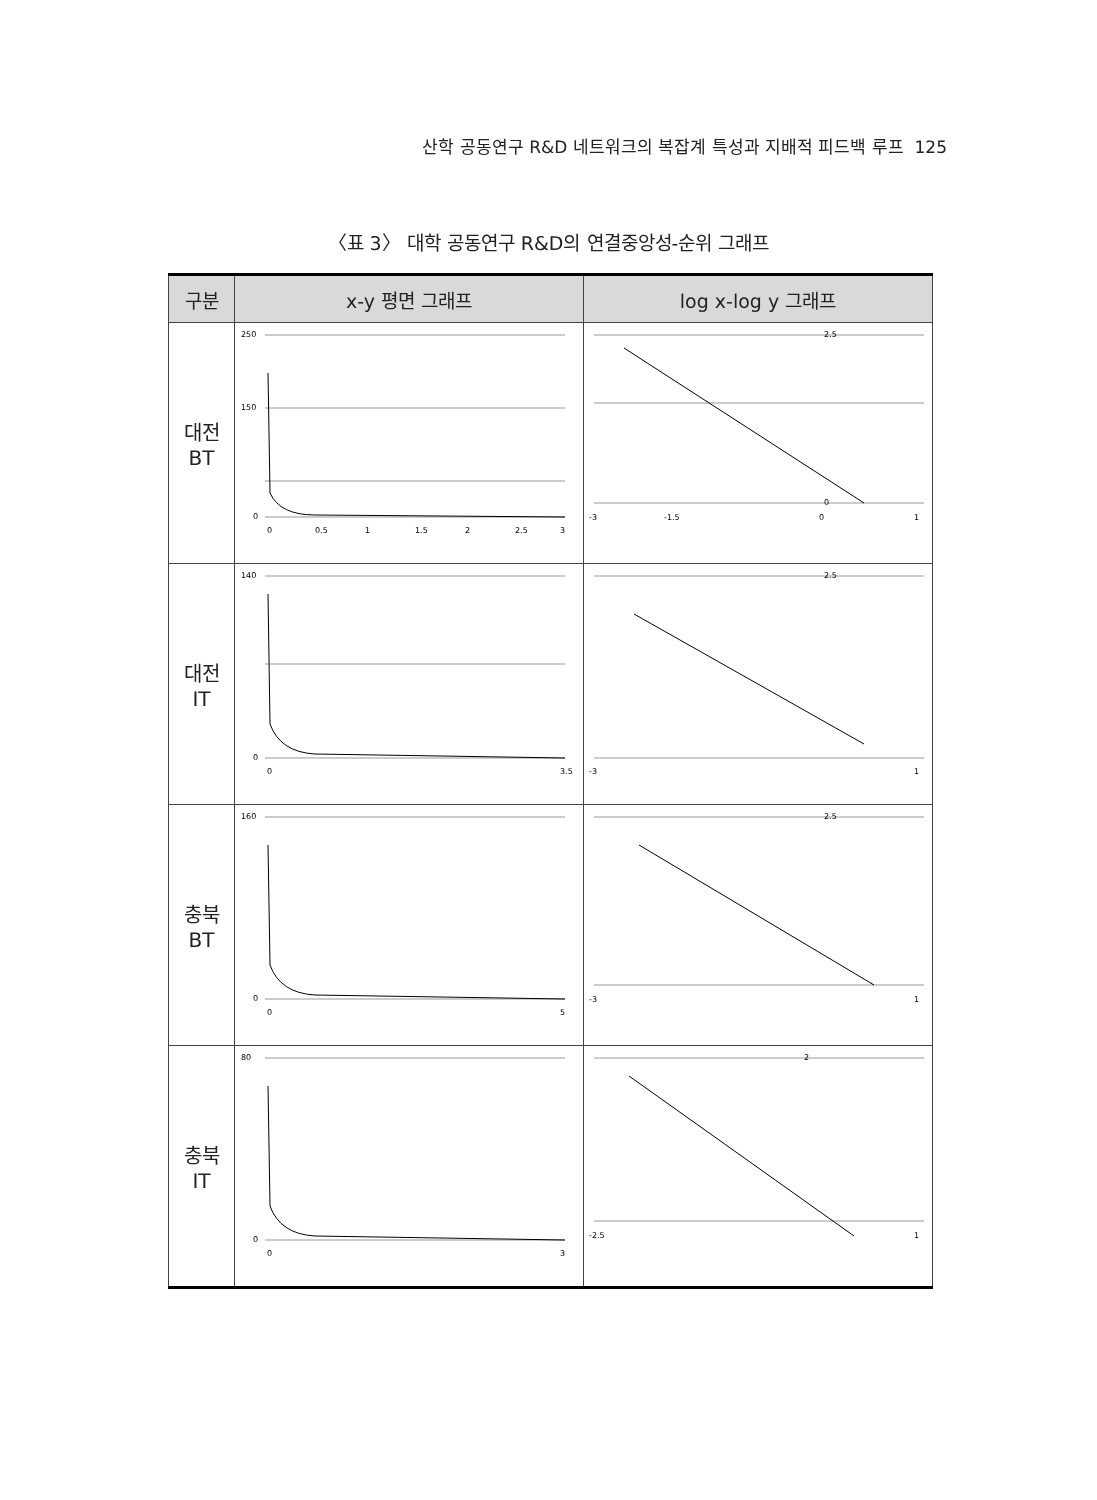산학 공동연구 R&D 네트워크의 복잡계 특성과 지배적 피드백 루프 125
〈표 3〉 대학 공동연구 R&D의 연결중앙성-순위 그래프
| 구분 | x-y 평면 그래프 | log x-log y 그래프 |
| --- | --- | --- |
| 대전 BT | 250 150 0 0 0.5 1 1.5 2 2.5 3 | 2.5 0 -3 -1.5 0 1 |
| 대전 IT | 140 0 0 3.5 | 2.5 -3 1 |
| 충북 BT | 160 0 0 5 | 2.5 -3 1 |
| 충북 IT | 80 0 0 3 | 2 -2.5 1 |